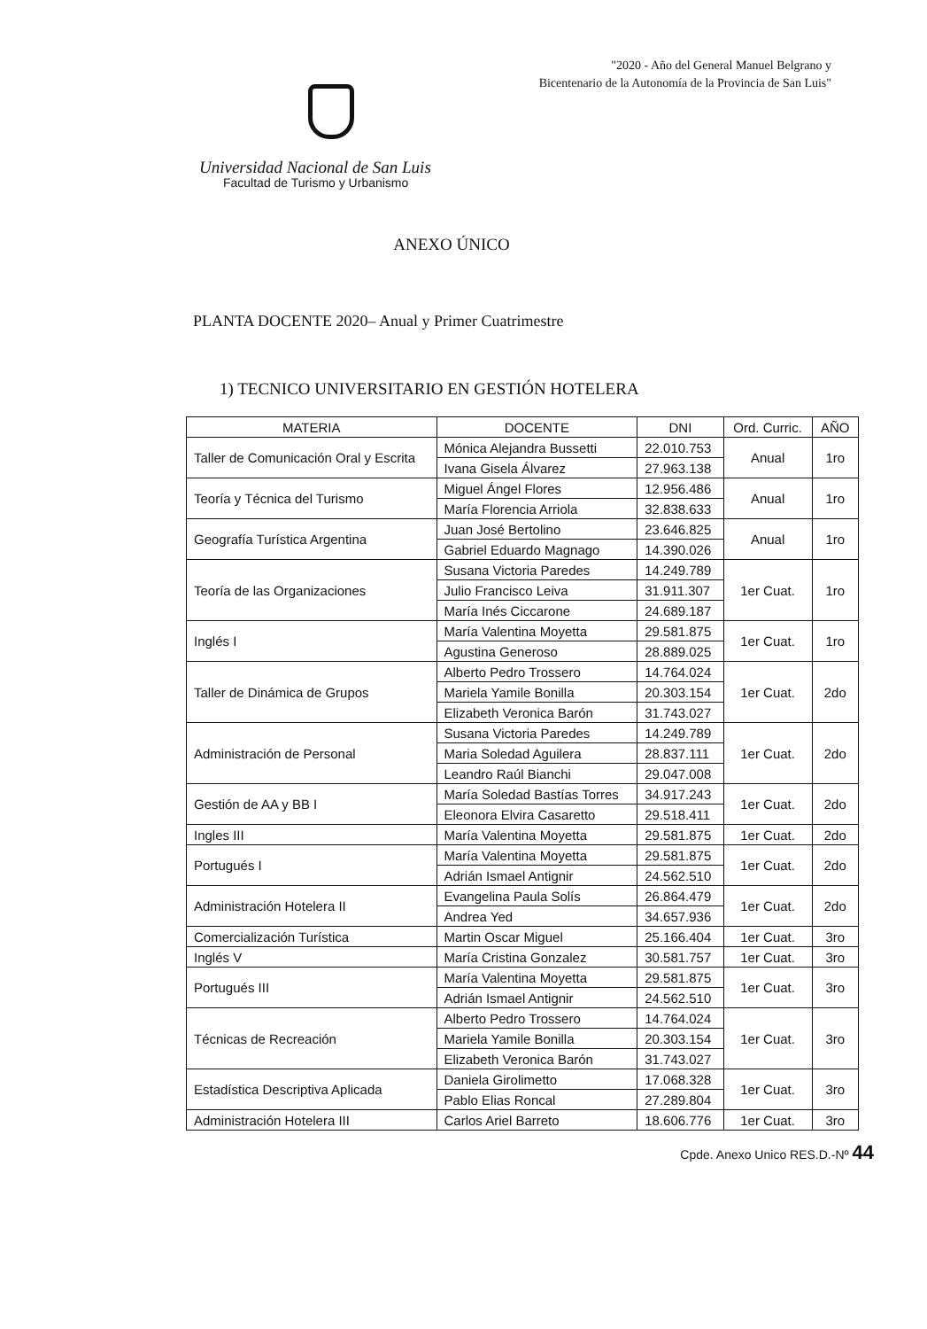"2020 - Año del General Manuel Belgrano y
Bicentenario de la Autonomía de la Provincia de San Luis"
Universidad Nacional de San Luis
Facultad de Turismo y Urbanismo
ANEXO ÚNICO
PLANTA DOCENTE 2020– Anual y Primer Cuatrimestre
1) TECNICO UNIVERSITARIO EN GESTIÓN HOTELERA
| MATERIA | DOCENTE | DNI | Ord. Curric. | AÑO |
| --- | --- | --- | --- | --- |
| Taller de Comunicación Oral y Escrita | Mónica Alejandra Bussetti | 22.010.753 | Anual | 1ro |
| | Ivana Gisela Álvarez | 27.963.138 | | |
| Teoría y Técnica del Turismo | Miguel Ángel Flores | 12.956.486 | Anual | 1ro |
| | María Florencia Arriola | 32.838.633 | | |
| Geografía Turística Argentina | Juan José Bertolino | 23.646.825 | Anual | 1ro |
| | Gabriel Eduardo Magnago | 14.390.026 | | |
| Teoría de las Organizaciones | Susana Victoria Paredes | 14.249.789 | 1er Cuat. | 1ro |
| | Julio Francisco Leiva | 31.911.307 | | |
| | María Inés Ciccarone | 24.689.187 | | |
| Inglés I | María Valentina Moyetta | 29.581.875 | 1er Cuat. | 1ro |
| | Agustina Generoso | 28.889.025 | | |
| Taller de Dinámica de Grupos | Alberto Pedro Trossero | 14.764.024 | 1er Cuat. | 2do |
| | Mariela Yamile Bonilla | 20.303.154 | | |
| | Elizabeth Veronica Barón | 31.743.027 | | |
| Administración de Personal | Susana Victoria Paredes | 14.249.789 | 1er Cuat. | 2do |
| | Maria Soledad Aguilera | 28.837.111 | | |
| | Leandro Raúl Bianchi | 29.047.008 | | |
| Gestión de AA y BB I | María Soledad Bastías Torres | 34.917.243 | 1er Cuat. | 2do |
| | Eleonora Elvira Casaretto | 29.518.411 | | |
| Ingles III | María Valentina Moyetta | 29.581.875 | 1er Cuat. | 2do |
| Portugués I | María Valentina Moyetta | 29.581.875 | 1er Cuat. | 2do |
| | Adrián Ismael Antignir | 24.562.510 | | |
| Administración Hotelera II | Evangelina Paula Solís | 26.864.479 | 1er Cuat. | 2do |
| | Andrea Yed | 34.657.936 | | |
| Comercialización Turística | Martin Oscar Miguel | 25.166.404 | 1er Cuat. | 3ro |
| Inglés V | María Cristina Gonzalez | 30.581.757 | 1er Cuat. | 3ro |
| Portugués III | María Valentina Moyetta | 29.581.875 | 1er Cuat. | 3ro |
| | Adrián Ismael Antignir | 24.562.510 | | |
| Técnicas de Recreación | Alberto Pedro Trossero | 14.764.024 | 1er Cuat. | 3ro |
| | Mariela Yamile Bonilla | 20.303.154 | | |
| | Elizabeth Veronica Barón | 31.743.027 | | |
| Estadística Descriptiva Aplicada | Daniela Girolimetto | 17.068.328 | 1er Cuat. | 3ro |
| | Pablo Elias Roncal | 27.289.804 | | |
| Administración Hotelera III | Carlos Ariel Barreto | 18.606.776 | 1er Cuat. | 3ro |
Cpde. Anexo Unico RES.D.-Nº 44